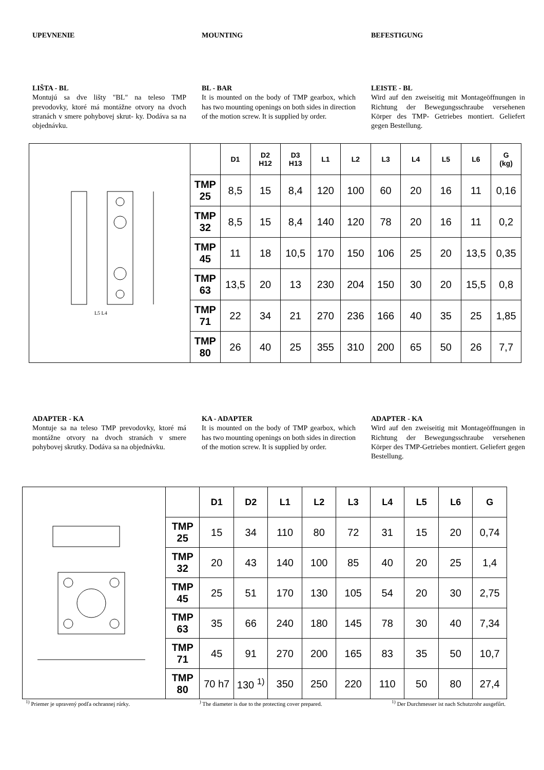UPEVNENIE MOUNTING BEFESTIGUNG
LIŠTA - BL
Montujú sa dve lišty "BL" na teleso TMP prevodovky, ktoré má montážne otvory na dvoch stranách v smere pohybovej skrut- ky. Dodáva sa na objednávku.
BL - BAR
It is mounted on the body of TMP gearbox, which has two mounting openings on both sides in direction of the motion screw. It is supplied by order.
LEISTE - BL
Wird auf den zweiseitig mit Montageöffnungen in Richtung der Bewegungsschraube versehenen Körper des TMP- Getriebes montiert. Geliefert gegen Bestellung.
L5 L4
| | D1 | D2 H12 | D3 H13 | L1 | L2 | L3 | L4 | L5 | L6 | G (kg) |
| --- | --- | --- | --- | --- | --- | --- | --- | --- | --- | --- |
| TMP 25 | 8,5 | 15 | 8,4 | 120 | 100 | 60 | 20 | 16 | 11 | 0,16 |
| TMP 32 | 8,5 | 15 | 8,4 | 140 | 120 | 78 | 20 | 16 | 11 | 0,2 |
| TMP 45 | 11 | 18 | 10,5 | 170 | 150 | 106 | 25 | 20 | 13,5 | 0,35 |
| TMP 63 | 13,5 | 20 | 13 | 230 | 204 | 150 | 30 | 20 | 15,5 | 0,8 |
| TMP 71 | 22 | 34 | 21 | 270 | 236 | 166 | 40 | 35 | 25 | 1,85 |
| TMP 80 | 26 | 40 | 25 | 355 | 310 | 200 | 65 | 50 | 26 | 7,7 |
ADAPTER - KA
Montuje sa na teleso TMP prevodovky, ktoré má montážne otvory na dvoch stranách v smere pohybovej skrutky. Dodáva sa na objednávku.
KA - ADAPTER
It is mounted on the body of TMP gearbox, which has two mounting openings on both sides in direction of the motion screw. It is supplied by order.
ADAPTER - KA
Wird auf den zweiseitig mit Montageöffnungen in Richtung der Bewegungsschraube versehenen Körper des TMP-Getriebes montiert. Geliefert gegen Bestellung.
| | D1 | D2 | L1 | L2 | L3 | L4 | L5 | L6 | G |
| --- | --- | --- | --- | --- | --- | --- | --- | --- | --- |
| TMP 25 | 15 | 34 | 110 | 80 | 72 | 31 | 15 | 20 | 0,74 |
| TMP 32 | 20 | 43 | 140 | 100 | 85 | 40 | 20 | 25 | 1,4 |
| TMP 45 | 25 | 51 | 170 | 130 | 105 | 54 | 20 | 30 | 2,75 |
| TMP 63 | 35 | 66 | 240 | 180 | 145 | 78 | 30 | 40 | 7,34 |
| TMP 71 | 45 | 91 | 270 | 200 | 165 | 83 | 35 | 50 | 10,7 |
| TMP 80 | 70 h7 | 130 <sup>1)</sup> | 350 | 250 | 220 | 110 | 50 | 80 | 27,4 |
<sup>1)</sup> Priemer je upravený podľa ochrannej rúrky. <sup>)</sup> The diameter is due to the protecting cover prepared. <sup>1)</sup> Der Durchmesser ist nach Schutzrohr ausgefűrt.